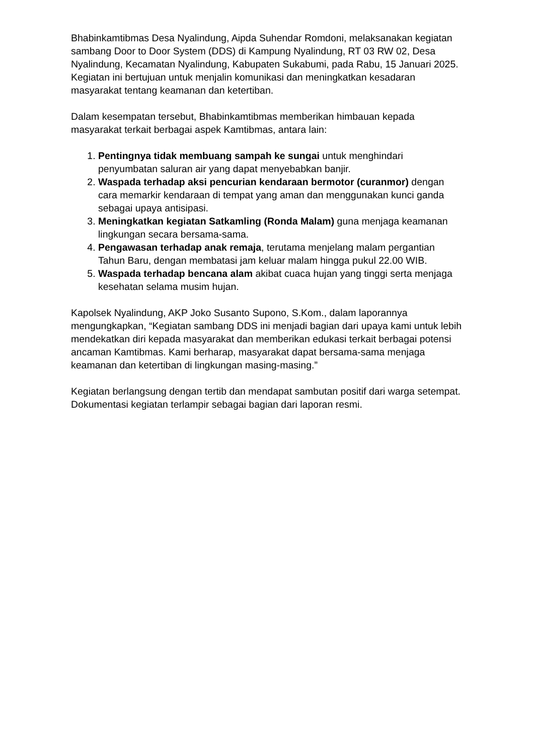Bhabinkamtibmas Desa Nyalindung, Aipda Suhendar Romdoni, melaksanakan kegiatan sambang Door to Door System (DDS) di Kampung Nyalindung, RT 03 RW 02, Desa Nyalindung, Kecamatan Nyalindung, Kabupaten Sukabumi, pada Rabu, 15 Januari 2025. Kegiatan ini bertujuan untuk menjalin komunikasi dan meningkatkan kesadaran masyarakat tentang keamanan dan ketertiban.
Dalam kesempatan tersebut, Bhabinkamtibmas memberikan himbauan kepada masyarakat terkait berbagai aspek Kamtibmas, antara lain:
1. Pentingnya tidak membuang sampah ke sungai untuk menghindari penyumbatan saluran air yang dapat menyebabkan banjir.
2. Waspada terhadap aksi pencurian kendaraan bermotor (curanmor) dengan cara memarkir kendaraan di tempat yang aman dan menggunakan kunci ganda sebagai upaya antisipasi.
3. Meningkatkan kegiatan Satkamling (Ronda Malam) guna menjaga keamanan lingkungan secara bersama-sama.
4. Pengawasan terhadap anak remaja, terutama menjelang malam pergantian Tahun Baru, dengan membatasi jam keluar malam hingga pukul 22.00 WIB.
5. Waspada terhadap bencana alam akibat cuaca hujan yang tinggi serta menjaga kesehatan selama musim hujan.
Kapolsek Nyalindung, AKP Joko Susanto Supono, S.Kom., dalam laporannya mengungkapkan, “Kegiatan sambang DDS ini menjadi bagian dari upaya kami untuk lebih mendekatkan diri kepada masyarakat dan memberikan edukasi terkait berbagai potensi ancaman Kamtibmas. Kami berharap, masyarakat dapat bersama-sama menjaga keamanan dan ketertiban di lingkungan masing-masing.”
Kegiatan berlangsung dengan tertib dan mendapat sambutan positif dari warga setempat. Dokumentasi kegiatan terlampir sebagai bagian dari laporan resmi.